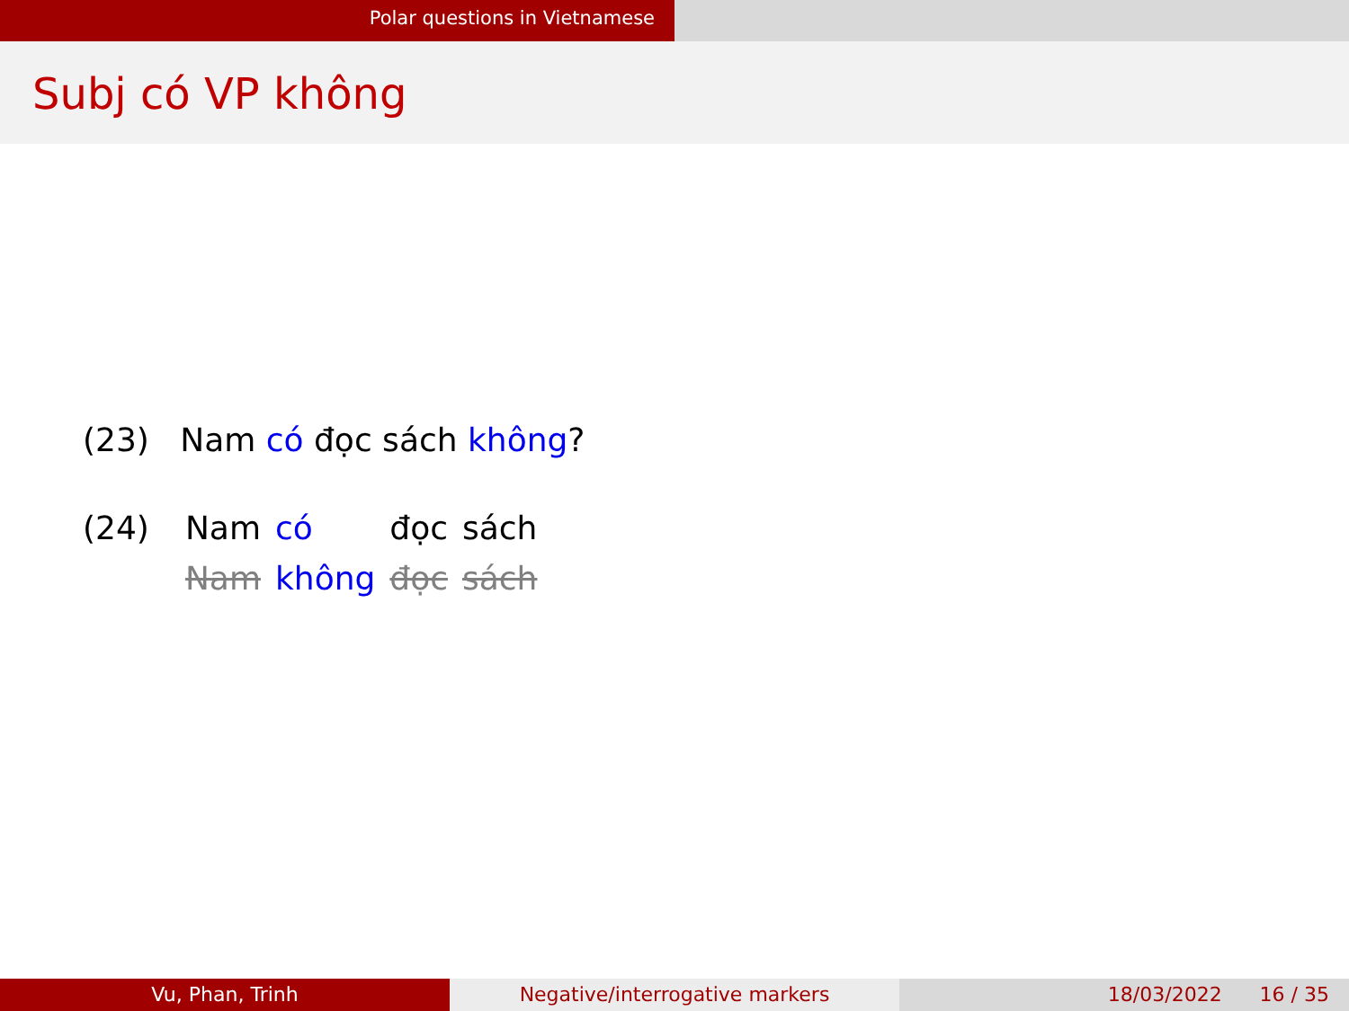Polar questions in Vietnamese
Subj có VP không
(23) Nam có đọc sách không?
| (24) | Nam | có | đọc | sách |
| | Nam | không | đọc | sách |
Vu, Phan, Trinh Negative/interrogative markers 18/03/2022 16 / 35